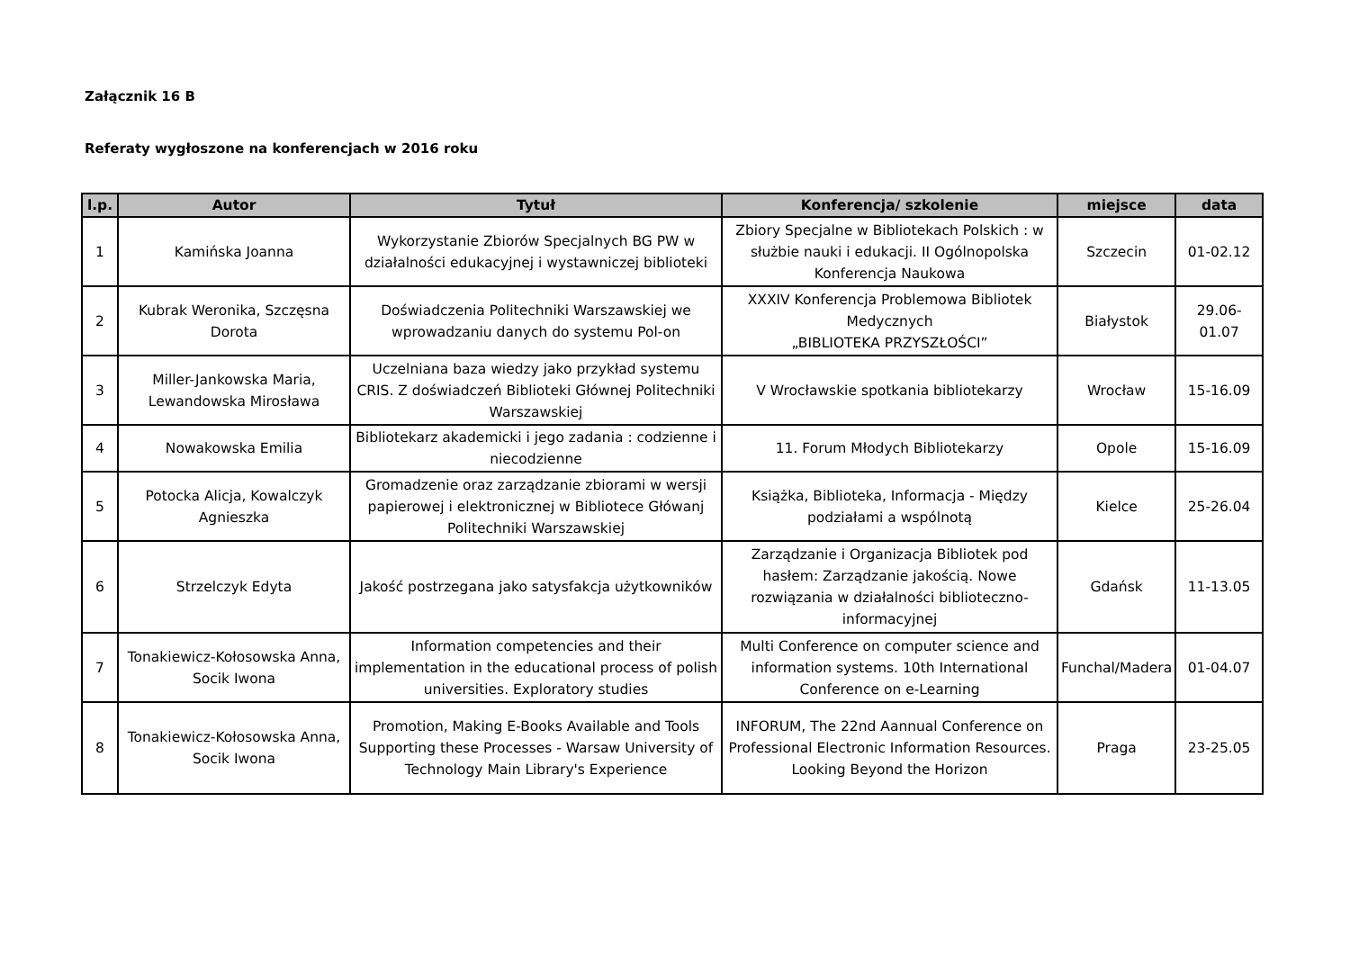Załącznik 16 B
Referaty wygłoszone na konferencjach w 2016 roku
| l.p. | Autor | Tytuł | Konferencja/ szkolenie | miejsce | data |
| --- | --- | --- | --- | --- | --- |
| 1 | Kamińska Joanna | Wykorzystanie Zbiorów Specjalnych BG PW w działalności edukacyjnej i wystawniczej biblioteki | Zbiory Specjalne w Bibliotekach Polskich : w służbie nauki i edukacji. II Ogólnopolska Konferencja Naukowa | Szczecin | 01-02.12 |
| 2 | Kubrak Weronika, Szczęsna Dorota | Doświadczenia Politechniki Warszawskiej we wprowadzaniu danych do systemu Pol-on | XXXIV Konferencja Problemowa Bibliotek Medycznych „BIBLIOTEKA PRZYSZŁOŚCI” | Białystok | 29.06-01.07 |
| 3 | Miller-Jankowska Maria, Lewandowska Mirosława | Uczelniana baza wiedzy jako przykład systemu CRIS. Z doświadczeń Biblioteki Głównej Politechniki Warszawskiej | V Wrocławskie spotkania bibliotekarzy | Wrocław | 15-16.09 |
| 4 | Nowakowska Emilia | Bibliotekarz akademicki i jego zadania : codzienne i niecodzienne | 11. Forum Młodych Bibliotekarzy | Opole | 15-16.09 |
| 5 | Potocka Alicja, Kowalczyk Agnieszka | Gromadzenie oraz zarządzanie zbiorami w wersji papierowej i elektronicznej w Bibliotece Główanj Politechniki Warszawskiej | Książka, Biblioteka, Informacja - Między podziałami a wspólnotą | Kielce | 25-26.04 |
| 6 | Strzelczyk Edyta | Jakość postrzegana jako satysfakcja użytkowników | Zarządzanie i Organizacja Bibliotek pod hasłem: Zarządzanie jakością. Nowe rozwiązania w działalności biblioteczno-informacyjnej | Gdańsk | 11-13.05 |
| 7 | Tonakiewicz-Kołosowska Anna, Socik Iwona | Information competencies and their implementation in the educational process of polish universities. Exploratory studies | Multi Conference on computer science and information systems. 10th International Conference on e-Learning | Funchal/Madera | 01-04.07 |
| 8 | Tonakiewicz-Kołosowska Anna, Socik Iwona | Promotion, Making E-Books Available and Tools Supporting these Processes - Warsaw University of Technology Main Library's Experience | INFORUM, The 22nd Aannual Conference on Professional Electronic Information Resources. Looking Beyond the Horizon | Praga | 23-25.05 |